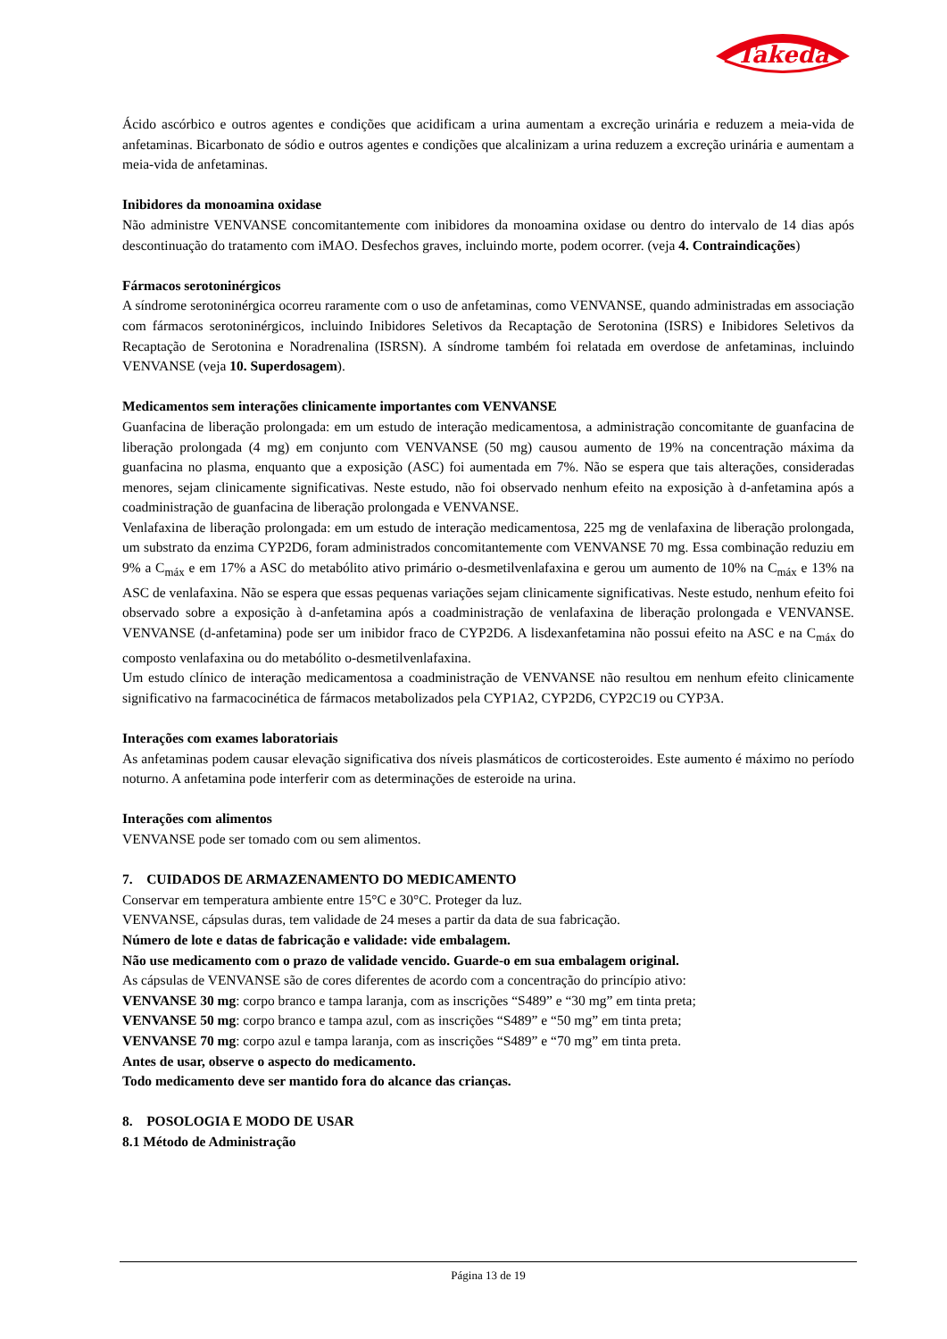Takeda
Ácido ascórbico e outros agentes e condições que acidificam a urina aumentam a excreção urinária e reduzem a meia-vida de anfetaminas. Bicarbonato de sódio e outros agentes e condições que alcalinizam a urina reduzem a excreção urinária e aumentam a meia-vida de anfetaminas.
Inibidores da monoamina oxidase
Não administre VENVANSE concomitantemente com inibidores da monoamina oxidase ou dentro do intervalo de 14 dias após descontinuação do tratamento com iMAO. Desfechos graves, incluindo morte, podem ocorrer. (veja 4. Contraindicações)
Fármacos serotoninérgicos
A síndrome serotoninérgica ocorreu raramente com o uso de anfetaminas, como VENVANSE, quando administradas em associação com fármacos serotoninérgicos, incluindo Inibidores Seletivos da Recaptação de Serotonina (ISRS) e Inibidores Seletivos da Recaptação de Serotonina e Noradrenalina (ISRSN). A síndrome também foi relatada em overdose de anfetaminas, incluindo VENVANSE (veja 10. Superdosagem).
Medicamentos sem interações clinicamente importantes com VENVANSE
Guanfacina de liberação prolongada: em um estudo de interação medicamentosa, a administração concomitante de guanfacina de liberação prolongada (4 mg) em conjunto com VENVANSE (50 mg) causou aumento de 19% na concentração máxima da guanfacina no plasma, enquanto que a exposição (ASC) foi aumentada em 7%. Não se espera que tais alterações, consideradas menores, sejam clinicamente significativas. Neste estudo, não foi observado nenhum efeito na exposição à d-anfetamina após a coadministração de guanfacina de liberação prolongada e VENVANSE.
Venlafaxina de liberação prolongada: em um estudo de interação medicamentosa, 225 mg de venlafaxina de liberação prolongada, um substrato da enzima CYP2D6, foram administrados concomitantemente com VENVANSE 70 mg. Essa combinação reduziu em 9% a C<sub>máx</sub> e em 17% a ASC do metabólito ativo primário o-desmetilvenlafaxina e gerou um aumento de 10% na C<sub>máx</sub> e 13% na ASC de venlafaxina. Não se espera que essas pequenas variações sejam clinicamente significativas. Neste estudo, nenhum efeito foi observado sobre a exposição à d-anfetamina após a coadministração de venlafaxina de liberação prolongada e VENVANSE. VENVANSE (d-anfetamina) pode ser um inibidor fraco de CYP2D6. A lisdexanfetamina não possui efeito na ASC e na C<sub>máx</sub> do composto venlafaxina ou do metabólito o-desmetilvenlafaxina.
Um estudo clínico de interação medicamentosa a coadministração de VENVANSE não resultou em nenhum efeito clinicamente significativo na farmacocinética de fármacos metabolizados pela CYP1A2, CYP2D6, CYP2C19 ou CYP3A.
Interações com exames laboratoriais
As anfetaminas podem causar elevação significativa dos níveis plasmáticos de corticosteroides. Este aumento é máximo no período noturno. A anfetamina pode interferir com as determinações de esteroide na urina.
Interações com alimentos
VENVANSE pode ser tomado com ou sem alimentos.
7. CUIDADOS DE ARMAZENAMENTO DO MEDICAMENTO
Conservar em temperatura ambiente entre 15°C e 30°C. Proteger da luz.
VENVANSE, cápsulas duras, tem validade de 24 meses a partir da data de sua fabricação.
Número de lote e datas de fabricação e validade: vide embalagem.
Não use medicamento com o prazo de validade vencido. Guarde-o em sua embalagem original.
As cápsulas de VENVANSE são de cores diferentes de acordo com a concentração do princípio ativo:
VENVANSE 30 mg: corpo branco e tampa laranja, com as inscrições “S489” e “30 mg” em tinta preta;
VENVANSE 50 mg: corpo branco e tampa azul, com as inscrições “S489” e “50 mg” em tinta preta;
VENVANSE 70 mg: corpo azul e tampa laranja, com as inscrições “S489” e “70 mg” em tinta preta.
Antes de usar, observe o aspecto do medicamento.
Todo medicamento deve ser mantido fora do alcance das crianças.
8. POSOLOGIA E MODO DE USAR
8.1 Método de Administração
Página 13 de 19